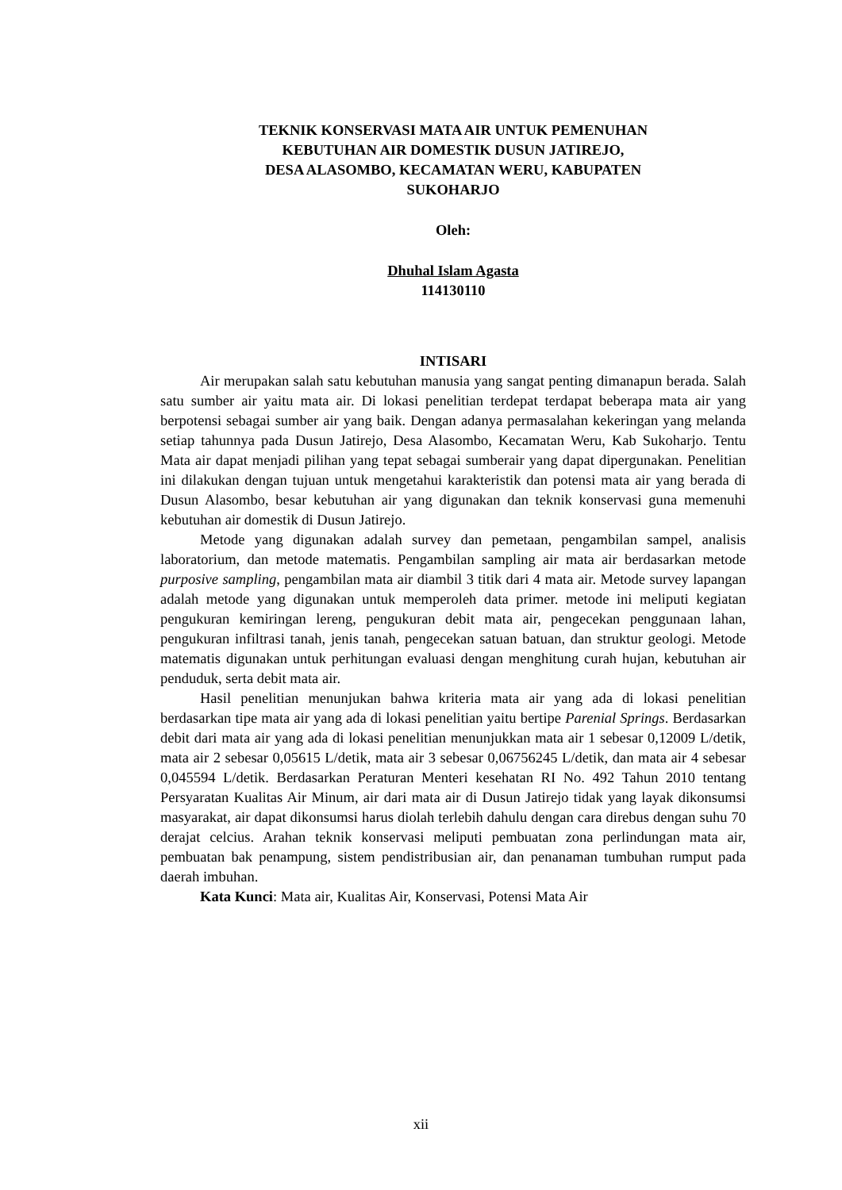TEKNIK KONSERVASI MATA AIR UNTUK PEMENUHAN
KEBUTUHAN AIR DOMESTIK DUSUN JATIREJO,
DESA ALASOMBO, KECAMATAN WERU, KABUPATEN
SUKOHARJO
Oleh:
Dhuhal Islam Agasta
114130110
INTISARI
Air merupakan salah satu kebutuhan manusia yang sangat penting dimanapun berada. Salah satu sumber air yaitu mata air. Di lokasi penelitian terdepat terdapat beberapa mata air yang berpotensi sebagai sumber air yang baik. Dengan adanya permasalahan kekeringan yang melanda setiap tahunnya pada Dusun Jatirejo, Desa Alasombo, Kecamatan Weru, Kab Sukoharjo. Tentu Mata air dapat menjadi pilihan yang tepat sebagai sumberair yang dapat dipergunakan. Penelitian ini dilakukan dengan tujuan untuk mengetahui karakteristik dan potensi mata air yang berada di Dusun Alasombo, besar kebutuhan air yang digunakan dan teknik konservasi guna memenuhi kebutuhan air domestik di Dusun Jatirejo.
Metode yang digunakan adalah survey dan pemetaan, pengambilan sampel, analisis laboratorium, dan metode matematis. Pengambilan sampling air mata air berdasarkan metode purposive sampling, pengambilan mata air diambil 3 titik dari 4 mata air. Metode survey lapangan adalah metode yang digunakan untuk memperoleh data primer. metode ini meliputi kegiatan pengukuran kemiringan lereng, pengukuran debit mata air, pengecekan penggunaan lahan, pengukuran infiltrasi tanah, jenis tanah, pengecekan satuan batuan, dan struktur geologi. Metode matematis digunakan untuk perhitungan evaluasi dengan menghitung curah hujan, kebutuhan air penduduk, serta debit mata air.
Hasil penelitian menunjukan bahwa kriteria mata air yang ada di lokasi penelitian berdasarkan tipe mata air yang ada di lokasi penelitian yaitu bertipe Parenial Springs. Berdasarkan debit dari mata air yang ada di lokasi penelitian menunjukkan mata air 1 sebesar 0,12009 L/detik, mata air 2 sebesar 0,05615 L/detik, mata air 3 sebesar 0,06756245 L/detik, dan mata air 4 sebesar 0,045594 L/detik. Berdasarkan Peraturan Menteri kesehatan RI No. 492 Tahun 2010 tentang Persyaratan Kualitas Air Minum, air dari mata air di Dusun Jatirejo tidak yang layak dikonsumsi masyarakat, air dapat dikonsumsi harus diolah terlebih dahulu dengan cara direbus dengan suhu 70 derajat celcius. Arahan teknik konservasi meliputi pembuatan zona perlindungan mata air, pembuatan bak penampung, sistem pendistribusian air, dan penanaman tumbuhan rumput pada daerah imbuhan.
Kata Kunci: Mata air, Kualitas Air, Konservasi, Potensi Mata Air
xii